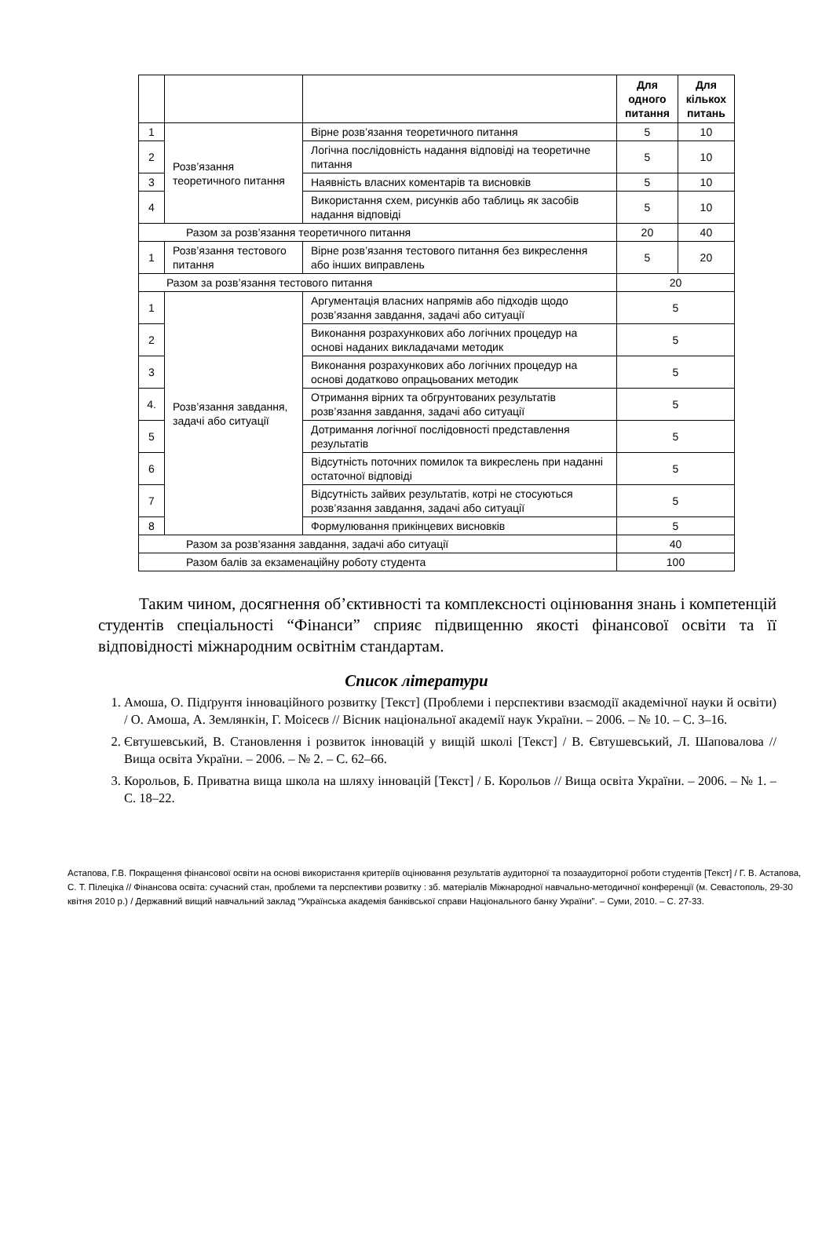| | | | Для одного питання | Для кількох питань |
| --- | --- | --- | --- | --- |
| 1 | Розв’язання теоретичного питання | Вірне розв’язання теоретичного питання | 5 | 10 |
| 2 | | Логічна послідовність надання відповіді на теоретичне питання | 5 | 10 |
| 3 | | Наявність власних коментарів та висновків | 5 | 10 |
| 4 | | Використання схем, рисунків або таблиць як засобів надання відповіді | 5 | 10 |
| Разом за розв’язання теоретичного питання | | | 20 | 40 |
| 1 | Розв’язання тестового питання | Вірне розв’язання тестового питання без викреслення або інших виправлень | 5 | 20 |
| Разом за розв’язання тестового питання | | | 20 | |
| 1 | Розв’язання завдання, задачі або ситуації | Аргументація власних напрямів або підходів щодо розв’язання завдання, задачі або ситуації | 5 | |
| 2 | | Виконання розрахункових або логічних процедур на основі наданих викладачами методик | 5 | |
| 3 | | Виконання розрахункових або логічних процедур на основі додатково опрацьованих методик | 5 | |
| 4. | | Отримання вірних та обгрунтованих результатів розв’язання завдання, задачі або ситуації | 5 | |
| 5 | | Дотримання логічної послідовності представлення результатів | 5 | |
| 6 | | Відсутність поточних помилок та викреслень при наданні остаточної відповіді | 5 | |
| 7 | | Відсутність зайвих результатів, котрі не стосуються розв’язання завдання, задачі або ситуації | 5 | |
| 8 | | Формулювання прикінцевих висновків | 5 | |
| Разом за розв’язання завдання, задачі або ситуації | | | 40 | |
| Разом балів за екзаменаційну роботу студента | | | 100 | |
Таким чином, досягнення об’єктивності та комплексності оцінювання знань і компетенцій студентів спеціальності “Фінанси” сприяє підвищенню якості фінансової освіти та її відповідності міжнародним освітнім стандартам.
Список літератури
1. Амоша, О. Підґрунтя інноваційного розвитку [Текст] (Проблеми і перспективи взаємодії академічної науки й освіти) / О. Амоша, А. Землянкін, Г. Моісеєв // Вісник національної академії наук України. – 2006. – № 10. – С. 3–16.
2. Євтушевський, В. Становлення і розвиток інновацій у вищій школі [Текст] / В. Євтушевський, Л. Шаповалова // Вища освіта України. – 2006. – № 2. – С. 62–66.
3. Корольов, Б. Приватна вища школа на шляху інновацій [Текст] / Б. Корольов // Вища освіта України. – 2006. – № 1. – С. 18–22.
Астапова, Г.В. Покращення фінансової освіти на основі використання критеріїв оцінювання результатів аудиторної та позааудиторної роботи студентів [Текст] / Г. В. Астапова, С. Т. Пілеціка // Фінансова освіта: сучасний стан, проблеми та перспективи розвитку : зб. матеріалів Міжнародної навчально-методичної конференції (м. Севастополь, 29-30 квітня 2010 р.) / Державний вищий навчальний заклад “Українська академія банківської справи Національного банку України”. – Суми, 2010. – С. 27-33.